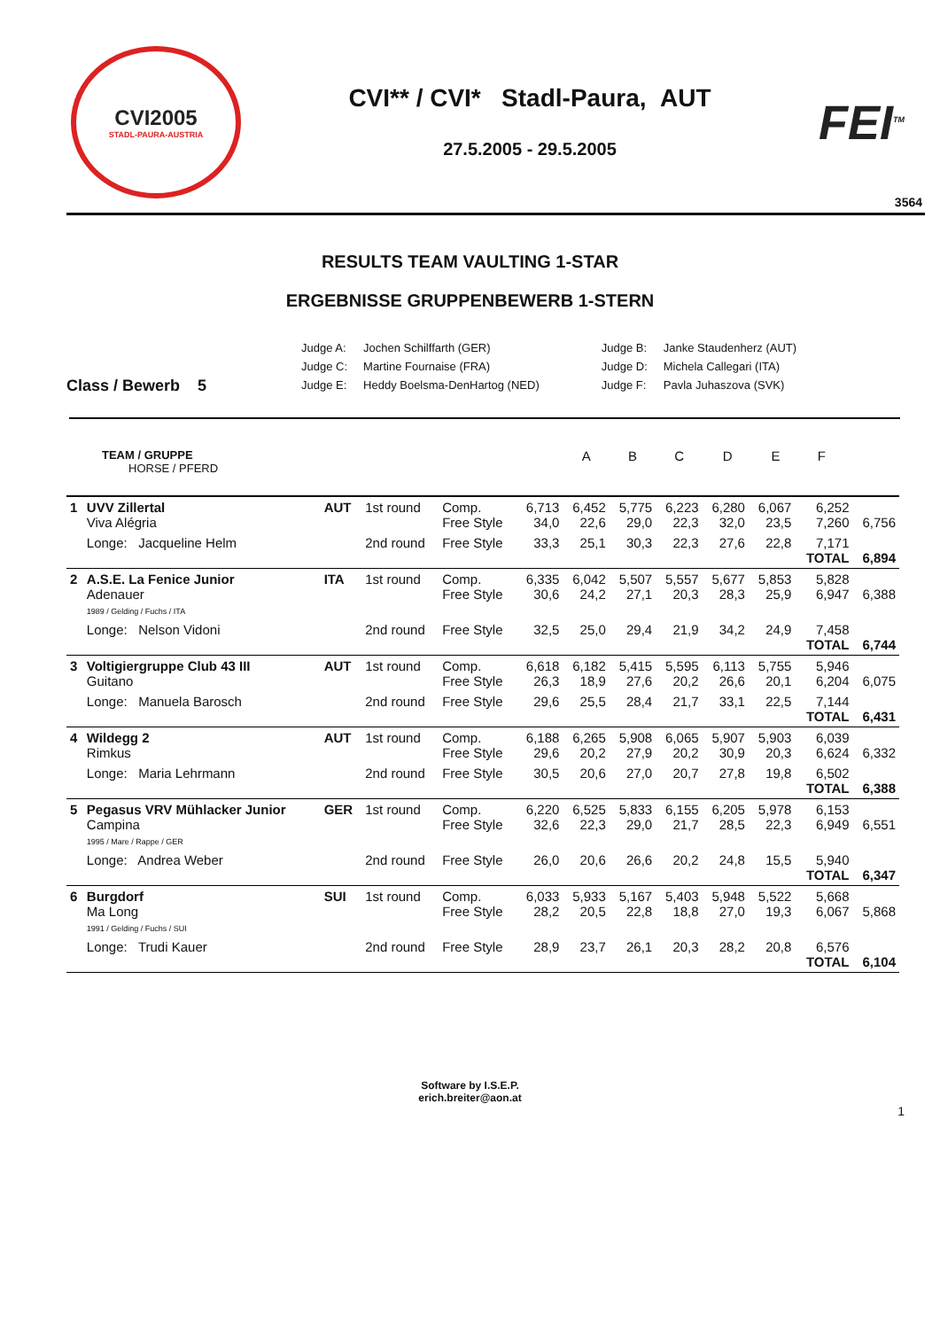CVI2005
STADL-PAURA-AUSTRIA
CVI** / CVI* Stadl-Paura, AUT
27.5.2005 - 29.5.2005
FEI<sup>TM</sup>
3564
RESULTS TEAM VAULTING 1-STAR
ERGEBNISSE GRUPPENBEWERB 1-STERN
Class / Bewerb 5
| Judge A: | Jochen Schilffarth (GER) | Judge B: | Janke Staudenherz (AUT) |
| Judge C: | Martine Fournaise (FRA) | Judge D: | Michela Callegari (ITA) |
| Judge E: | Heddy Boelsma-DenHartog (NED) | Judge F: | Pavla Juhaszova (SVK) |
| TEAM / GRUPPE HORSE / PFERD | | | | A | B | C | D | E | F | | |
| 1 | UVV Zillertal Viva Alégria | AUT | 1st round | Comp. Free Style | 6,713 34,0 | 6,452 22,6 | 5,775 29,0 | 6,223 22,3 | 6,280 32,0 | 6,067 23,5 | 6,252 7,260 | 6,756 |
| | Longe: Jacqueline Helm | | 2nd round | Free Style | 33,3 | 25,1 | 30,3 | 22,3 | 27,6 | 22,8 | 7,171 TOTAL | 6,894 |
| 2 | A.S.E. La Fenice Junior Adenauer 1989 / Gelding / Fuchs / ITA | ITA | 1st round | Comp. Free Style | 6,335 30,6 | 6,042 24,2 | 5,507 27,1 | 5,557 20,3 | 5,677 28,3 | 5,853 25,9 | 5,828 6,947 | 6,388 |
| | Longe: Nelson Vidoni | | 2nd round | Free Style | 32,5 | 25,0 | 29,4 | 21,9 | 34,2 | 24,9 | 7,458 TOTAL | 6,744 |
| 3 | Voltigiergruppe Club 43 III Guitano | AUT | 1st round | Comp. Free Style | 6,618 26,3 | 6,182 18,9 | 5,415 27,6 | 5,595 20,2 | 6,113 26,6 | 5,755 20,1 | 5,946 6,204 | 6,075 |
| | Longe: Manuela Barosch | | 2nd round | Free Style | 29,6 | 25,5 | 28,4 | 21,7 | 33,1 | 22,5 | 7,144 TOTAL | 6,431 |
| 4 | Wildegg 2 Rimkus | AUT | 1st round | Comp. Free Style | 6,188 29,6 | 6,265 20,2 | 5,908 27,9 | 6,065 20,2 | 5,907 30,9 | 5,903 20,3 | 6,039 6,624 | 6,332 |
| | Longe: Maria Lehrmann | | 2nd round | Free Style | 30,5 | 20,6 | 27,0 | 20,7 | 27,8 | 19,8 | 6,502 TOTAL | 6,388 |
| 5 | Pegasus VRV Mühlacker Junior Campina 1995 / Mare / Rappe / GER | GER | 1st round | Comp. Free Style | 6,220 32,6 | 6,525 22,3 | 5,833 29,0 | 6,155 21,7 | 6,205 28,5 | 5,978 22,3 | 6,153 6,949 | 6,551 |
| | Longe: Andrea Weber | | 2nd round | Free Style | 26,0 | 20,6 | 26,6 | 20,2 | 24,8 | 15,5 | 5,940 TOTAL | 6,347 |
| 6 | Burgdorf Ma Long 1991 / Gelding / Fuchs / SUI | SUI | 1st round | Comp. Free Style | 6,033 28,2 | 5,933 20,5 | 5,167 22,8 | 5,403 18,8 | 5,948 27,0 | 5,522 19,3 | 5,668 6,067 | 5,868 |
| | Longe: Trudi Kauer | | 2nd round | Free Style | 28,9 | 23,7 | 26,1 | 20,3 | 28,2 | 20,8 | 6,576 TOTAL | 6,104 |
Software by I.S.E.P.
erich.breiter@aon.at
1